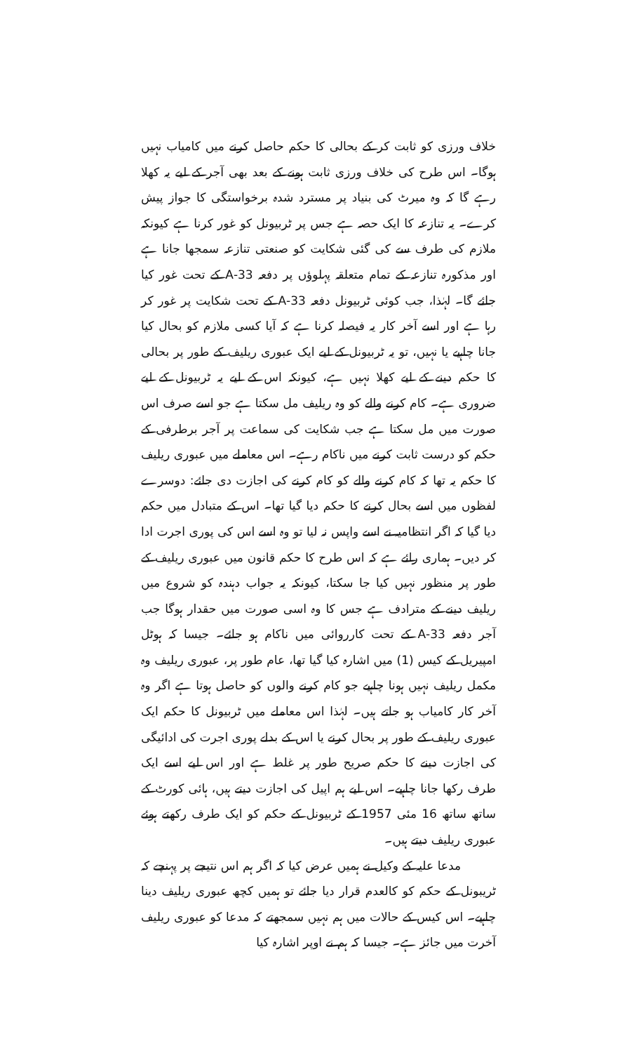خلاف ورزی کو ثابت کر کے بحالی کا حکم حاصل کرنے میں کامیاب نہیں ہوگا۔ اس طرح کی خلاف ورزی ثابت ہونے کے بعد بھی آجر کے لیے یہ کھلا رہے گا کہ وہ میرٹ کی بنیاد پر مسترد شدہ برخواستگی کا جواز پیش کرے۔ یہ تنازعہ کا ایک حصہ ہے جس پر ٹربیونل کو غور کرنا ہے کیونکہ ملازم کی طرف سے کی گئی شکایت کو صنعتی تنازعہ سمجھا جانا ہے اور مذکورہ تنازعہ کے تمام متعلقہ پہلوؤں پر دفعہ 33-A کے تحت غور کیا جائے گا۔ لہٰذا، جب کوئی ٹربیونل دفعہ 33-A کے تحت شکایت پر غور کر رہا ہے اور اسے آخر کار یہ فیصلہ کرنا ہے کہ آیا کسی ملازم کو بحال کیا جانا چاہیے یا نہیں، تو یہ ٹربیونل کے لیے ایک عبوری ریلیف کے طور پر بحالی کا حکم دینے کے لیے کھلا نہیں ہے، کیونکہ اس کے لیے یہ ٹربیونل کے لیے ضروری ہے۔ کام کرنے والے کو وہ ریلیف مل سکتا ہے جو اسے صرف اس صورت میں مل سکتا ہے جب شکایت کی سماعت پر آجر برطرفی کے حکم کو درست ثابت کرنے میں ناکام رہے۔ اس معاملے میں عبوری ریلیف کا حکم یہ تھا کہ کام کرنے والے کو کام کرنے کی اجازت دی جائے: دوسرے لفظوں میں اسے بحال کرنے کا حکم دیا گیا تھا۔ اس کے متبادل میں حکم دیا گیا کہ اگر انتظامیہ نے اسے واپس نہ لیا تو وہ اسے اس کی پوری اجرت ادا کر دیں۔ ہماری رائے ہے کہ اس طرح کا حکم قانون میں عبوری ریلیف کے طور پر منظور نہیں کیا جا سکتا، کیونکہ یہ جواب دہندہ کو شروع میں ریلیف دینے کے مترادف ہے جس کا وہ اسی صورت میں حقدار ہوگا جب آجر دفعہ 33-A کے تحت کارروائی میں ناکام ہو جائے۔ جیسا کہ ہوٹل امپیریل کے کیس (1) میں اشارہ کیا گیا تھا، عام طور پر، عبوری ریلیف وہ مکمل ریلیف نہیں ہونا چاہیے جو کام کرنے والوں کو حاصل ہوتا ہے اگر وہ آخر کار کامیاب ہو جاتے ہیں۔ لہٰذا اس معاملے میں ٹربیونل کا حکم ایک عبوری ریلیف کے طور پر بحال کرنے یا اس کے بدلے پوری اجرت کی ادائیگی کی اجازت دینے کا حکم صریح طور پر غلط ہے اور اس لیے اسے ایک طرف رکھا جانا چاہیے۔ اس لیے ہم اپیل کی اجازت دیتے ہیں، ہائی کورٹ کے ساتھ ساتھ 16 مئی 1957 کے ٹربیونل کے حکم کو ایک طرف رکھتے ہوئے عبوری ریلیف دیتے ہیں۔
مدعا علیہ کے وکیل نے ہمیں عرض کیا کہ اگر ہم اس نتیجے پر پہنچے کہ ٹریبونل کے حکم کو کالعدم قرار دیا جائے تو ہمیں کچھ عبوری ریلیف دینا چاہیے۔ اس کیس کے حالات میں ہم نہیں سمجھتے کہ مدعا کو عبوری ریلیف آخرت میں جائز ہے۔ جیسا کہ ہم نے اوپر اشارہ کیا